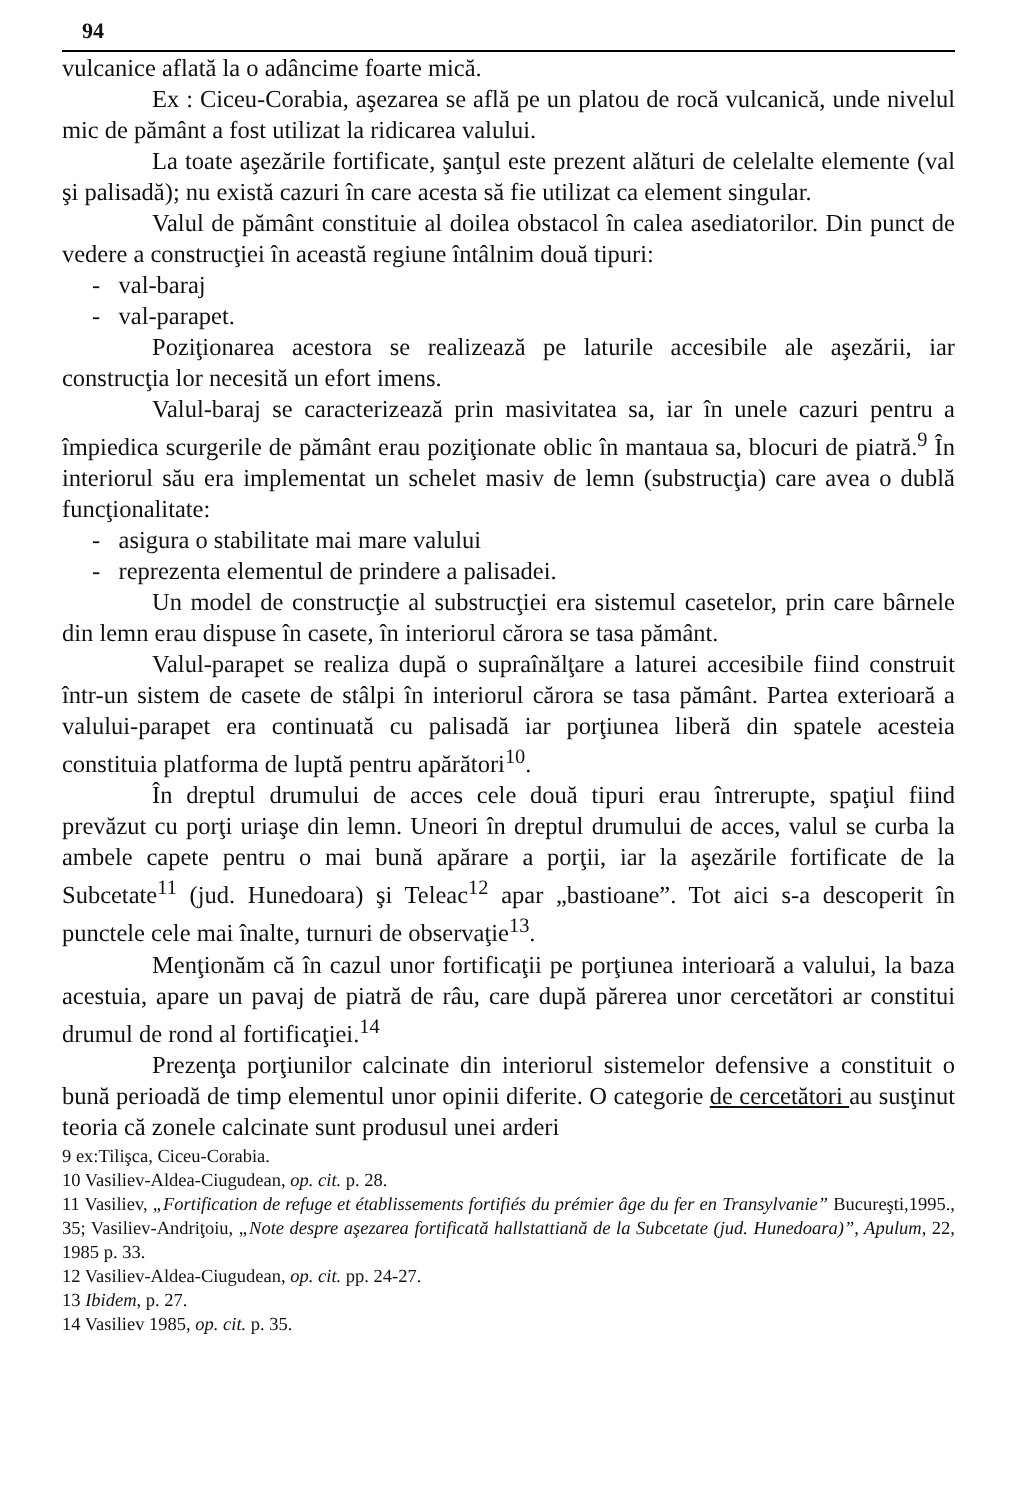94
vulcanice aflată la o adâncime foarte mică.
Ex : Ciceu-Corabia, aşezarea se află pe un platou de rocă vulcanică, unde nivelul mic de pământ a fost utilizat la ridicarea valului.
La toate aşezările fortificate, şanţul este prezent alături de celelalte elemente (val şi palisadă); nu există cazuri în care acesta să fie utilizat ca element singular.
Valul de pământ constituie al doilea obstacol în calea asediatorilor. Din punct de vedere a construcţiei în această regiune întâlnim două tipuri:
- val-baraj
- val-parapet.
Poziţionarea acestora se realizează pe laturile accesibile ale aşezării, iar construcţia lor necesită un efort imens.
Valul-baraj se caracterizează prin masivitatea sa, iar în unele cazuri pentru a împiedica scurgerile de pământ erau poziţionate oblic în mantaua sa, blocuri de piatră.<sup>9</sup> În interiorul său era implementat un schelet masiv de lemn (substrucţia) care avea o dublă funcţionalitate:
- asigura o stabilitate mai mare valului
- reprezenta elementul de prindere a palisadei.
Un model de construcţie al substrucţiei era sistemul casetelor, prin care bârnele din lemn erau dispuse în casete, în interiorul cărora se tasa pământ.
Valul-parapet se realiza după o supraînălţare a laturei accesibile fiind construit într-un sistem de casete de stâlpi în interiorul cărora se tasa pământ. Partea exterioară a valului-parapet era continuată cu palisadă iar porţiunea liberă din spatele acesteia constituia platforma de luptă pentru apărători<sup>10</sup>.
În dreptul drumului de acces cele două tipuri erau întrerupte, spaţiul fiind prevăzut cu porţi uriaşe din lemn. Uneori în dreptul drumului de acces, valul se curba la ambele capete pentru o mai bună apărare a porţii, iar la aşezările fortificate de la Subcetate<sup>11</sup> (jud. Hunedoara) şi Teleac<sup>12</sup> apar „bastioane”. Tot aici s-a descoperit în punctele cele mai înalte, turnuri de observaţie<sup>13</sup>.
Menţionăm că în cazul unor fortificaţii pe porţiunea interioară a valului, la baza acestuia, apare un pavaj de piatră de râu, care după părerea unor cercetători ar constitui drumul de rond al fortificaţiei.<sup>14</sup>
Prezenţa porţiunilor calcinate din interiorul sistemelor defensive a constituit o bună perioadă de timp elementul unor opinii diferite. O categorie de cercetători au susţinut teoria că zonele calcinate sunt produsul unei arderi
9 ex:Tilişca, Ciceu-Corabia.
10 Vasiliev-Aldea-Ciugudean, op. cit. p. 28.
11 Vasiliev, „Fortification de refuge et établissements fortifiés du prémier âge du fer en Transylvanie” Bucureşti,1995., 35; Vasiliev-Andriţoiu, „Note despre aşezarea fortificată hallstattiană de la Subcetate (jud. Hunedoara)”, Apulum, 22, 1985 p. 33.
12 Vasiliev-Aldea-Ciugudean, op. cit. pp. 24-27.
13 Ibidem, p. 27.
14 Vasiliev 1985, op. cit. p. 35.